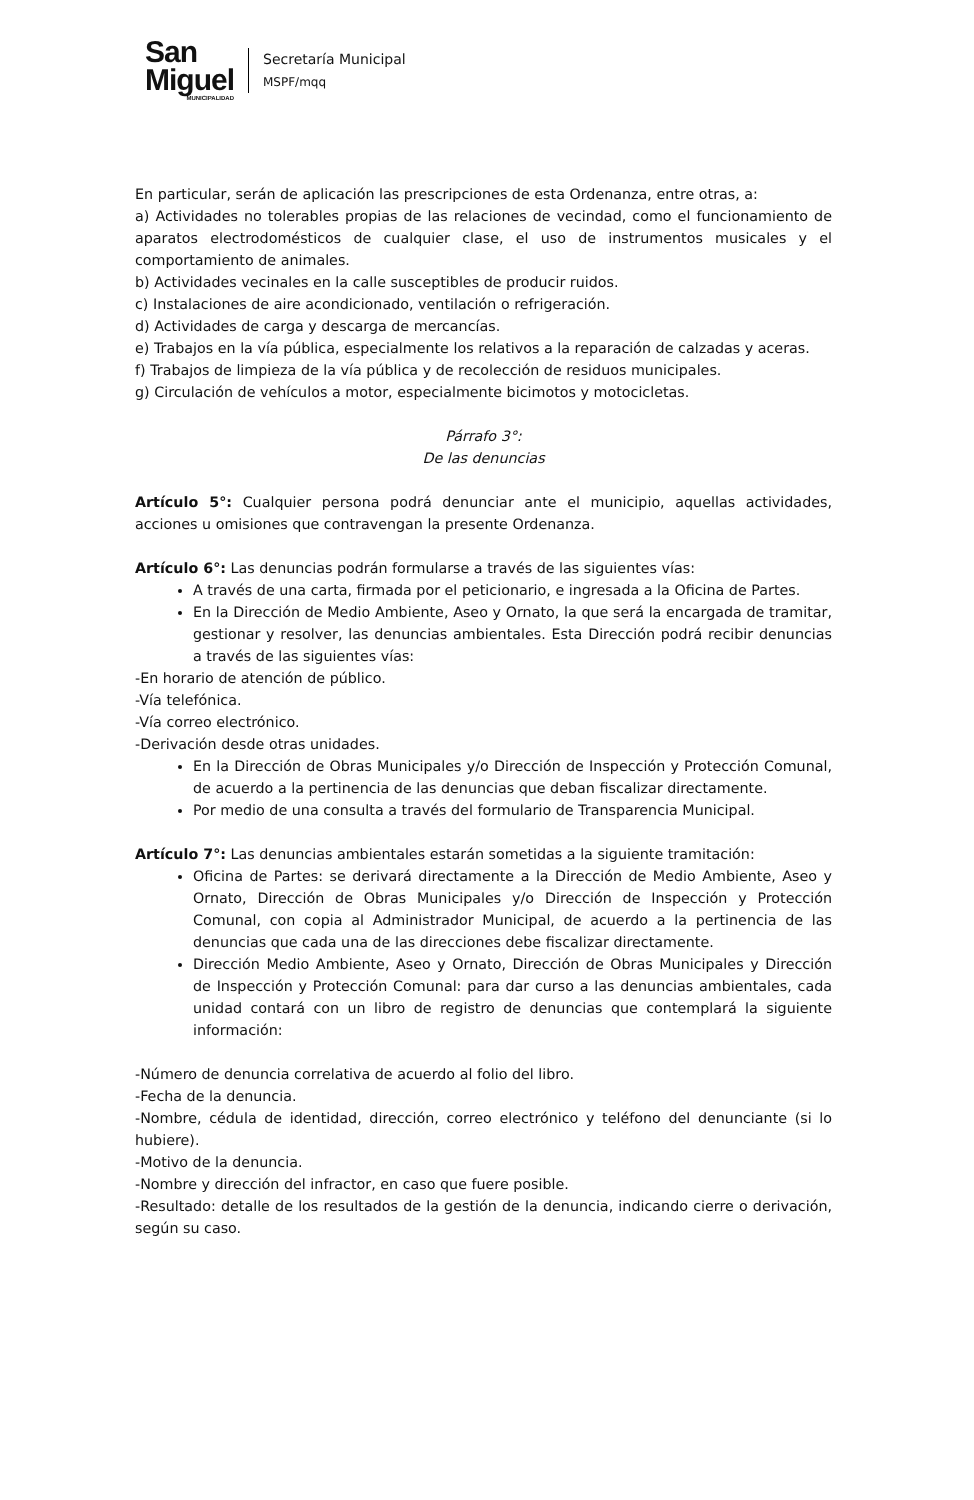San
Miguel
MUNICIPALIDAD
Secretaría Municipal
MSPF/mqq
En particular, serán de aplicación las prescripciones de esta Ordenanza, entre otras, a:
a) Actividades no tolerables propias de las relaciones de vecindad, como el funcionamiento de aparatos electrodomésticos de cualquier clase, el uso de instrumentos musicales y el comportamiento de animales.
b) Actividades vecinales en la calle susceptibles de producir ruidos.
c) Instalaciones de aire acondicionado, ventilación o refrigeración.
d) Actividades de carga y descarga de mercancías.
e) Trabajos en la vía pública, especialmente los relativos a la reparación de calzadas y aceras.
f) Trabajos de limpieza de la vía pública y de recolección de residuos municipales.
g) Circulación de vehículos a motor, especialmente bicimotos y motocicletas.
Párrafo 3°:
De las denuncias
Artículo 5°: Cualquier persona podrá denunciar ante el municipio, aquellas actividades, acciones u omisiones que contravengan la presente Ordenanza.
Artículo 6°: Las denuncias podrán formularse a través de las siguientes vías:
A través de una carta, firmada por el peticionario, e ingresada a la Oficina de Partes.
En la Dirección de Medio Ambiente, Aseo y Ornato, la que será la encargada de tramitar, gestionar y resolver, las denuncias ambientales. Esta Dirección podrá recibir denuncias a través de las siguientes vías:
-En horario de atención de público.
-Vía telefónica.
-Vía correo electrónico.
-Derivación desde otras unidades.
En la Dirección de Obras Municipales y/o Dirección de Inspección y Protección Comunal, de acuerdo a la pertinencia de las denuncias que deban fiscalizar directamente.
Por medio de una consulta a través del formulario de Transparencia Municipal.
Artículo 7°: Las denuncias ambientales estarán sometidas a la siguiente tramitación:
Oficina de Partes: se derivará directamente a la Dirección de Medio Ambiente, Aseo y Ornato, Dirección de Obras Municipales y/o Dirección de Inspección y Protección Comunal, con copia al Administrador Municipal, de acuerdo a la pertinencia de las denuncias que cada una de las direcciones debe fiscalizar directamente.
Dirección Medio Ambiente, Aseo y Ornato, Dirección de Obras Municipales y Dirección de Inspección y Protección Comunal: para dar curso a las denuncias ambientales, cada unidad contará con un libro de registro de denuncias que contemplará la siguiente información:
-Número de denuncia correlativa de acuerdo al folio del libro.
-Fecha de la denuncia.
-Nombre, cédula de identidad, dirección, correo electrónico y teléfono del denunciante (si lo hubiere).
-Motivo de la denuncia.
-Nombre y dirección del infractor, en caso que fuere posible.
-Resultado: detalle de los resultados de la gestión de la denuncia, indicando cierre o derivación, según su caso.